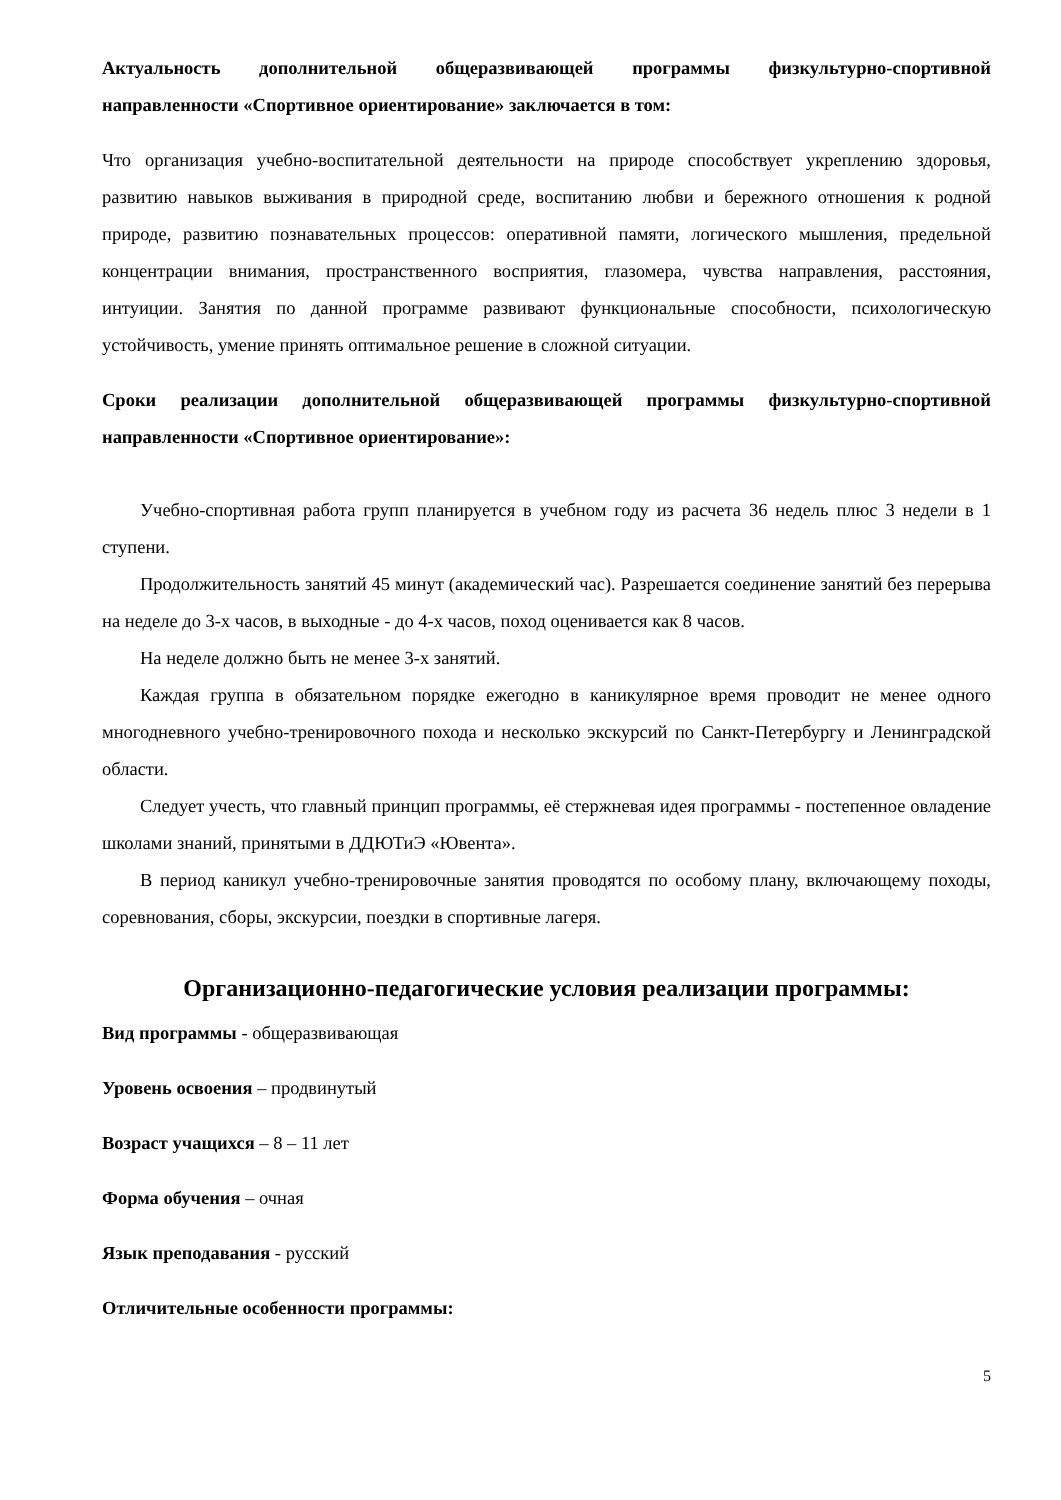Актуальность дополнительной общеразвивающей программы физкультурно-спортивной направленности «Спортивное ориентирование» заключается в том:
Что организация учебно-воспитательной деятельности на природе способствует укреплению здоровья, развитию навыков выживания в природной среде, воспитанию любви и бережного отношения к родной природе, развитию познавательных процессов: оперативной памяти, логического мышления, предельной концентрации внимания, пространственного восприятия, глазомера, чувства направления, расстояния, интуиции. Занятия по данной программе развивают функциональные способности, психологическую устойчивость, умение принять оптимальное решение в сложной ситуации.
Сроки реализации дополнительной общеразвивающей программы физкультурно-спортивной направленности «Спортивное ориентирование»:
Учебно-спортивная работа групп планируется в учебном году из расчета 36 недель плюс 3 недели в 1 ступени.
Продолжительность занятий 45 минут (академический час). Разрешается соединение занятий без перерыва на неделе до 3-х часов, в выходные - до 4-х часов, поход оценивается как 8 часов.
На неделе должно быть не менее 3-х занятий.
Каждая группа в обязательном порядке ежегодно в каникулярное время проводит не менее одного многодневного учебно-тренировочного похода и несколько экскурсий по Санкт-Петербургу и Ленинградской области.
Следует учесть, что главный принцип программы, её стержневая идея программы - постепенное овладение школами знаний, принятыми в ДДЮТиЭ «Ювента».
В период каникул учебно-тренировочные занятия проводятся по особому плану, включающему походы, соревнования, сборы, экскурсии, поездки в спортивные лагеря.
Организационно-педагогические условия реализации программы:
Вид программы - общеразвивающая
Уровень освоения – продвинутый
Возраст учащихся – 8 – 11 лет
Форма обучения – очная
Язык преподавания - русский
Отличительные особенности программы:
5